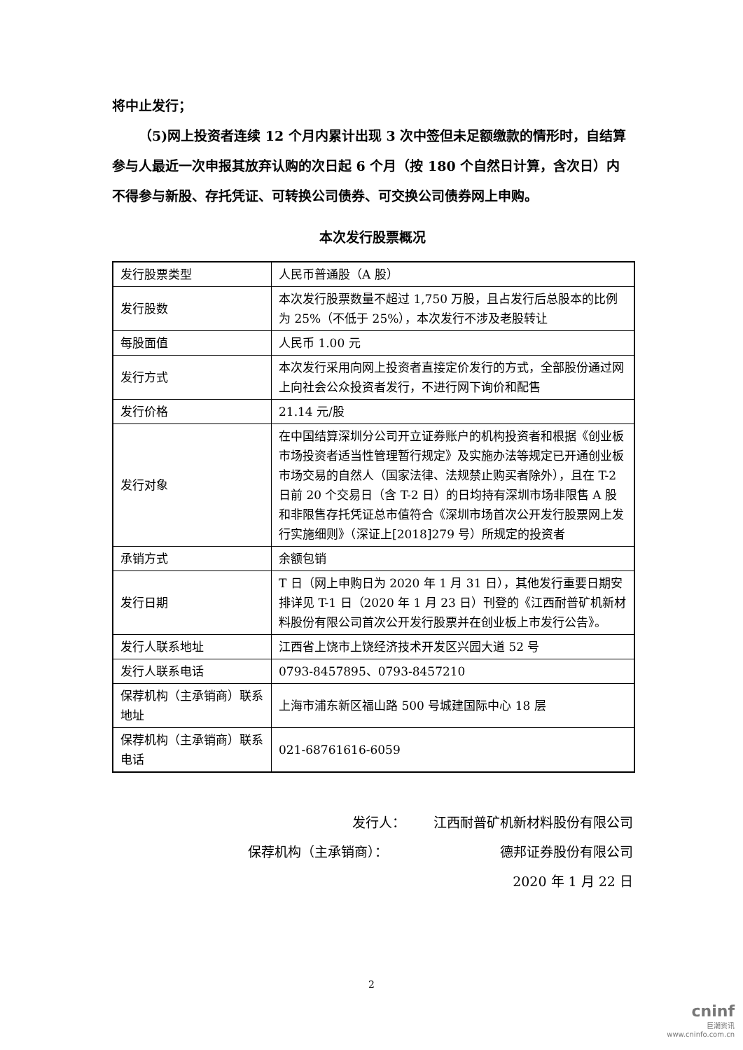将中止发行；
（5)网上投资者连续 12 个月内累计出现 3 次中签但未足额缴款的情形时，自结算参与人最近一次申报其放弃认购的次日起 6 个月（按 180 个自然日计算，含次日）内不得参与新股、存托凭证、可转换公司债券、可交换公司债券网上申购。
本次发行股票概况
| 发行股票类型 | 人民币普通股（A 股） |
| 发行股数 | 本次发行股票数量不超过 1,750 万股，且占发行后总股本的比例为 25%（不低于 25%），本次发行不涉及老股转让 |
| 每股面值 | 人民币 1.00 元 |
| 发行方式 | 本次发行采用向网上投资者直接定价发行的方式，全部股份通过网上向社会公众投资者发行，不进行网下询价和配售 |
| 发行价格 | 21.14 元/股 |
| 发行对象 | 在中国结算深圳分公司开立证券账户的机构投资者和根据《创业板市场投资者适当性管理暂行规定》及实施办法等规定已开通创业板市场交易的自然人（国家法律、法规禁止购买者除外），且在 T-2 日前 20 个交易日（含 T-2 日）的日均持有深圳市场非限售 A 股和非限售存托凭证总市值符合《深圳市场首次公开发行股票网上发行实施细则》（深证上[2018]279 号）所规定的投资者 |
| 承销方式 | 余额包销 |
| 发行日期 | T 日（网上申购日为 2020 年 1 月 31 日），其他发行重要日期安排详见 T-1 日（2020 年 1 月 23 日）刊登的《江西耐普矿机新材料股份有限公司首次公开发行股票并在创业板上市发行公告》。 |
| 发行人联系地址 | 江西省上饶市上饶经济技术开发区兴园大道 52 号 |
| 发行人联系电话 | 0793-8457895、0793-8457210 |
| 保荐机构（主承销商）联系地址 | 上海市浦东新区福山路 500 号城建国际中心 18 层 |
| 保荐机构（主承销商）联系电话 | 021-68761616-6059 |
发行人： 江西耐普矿机新材料股份有限公司
保荐机构（主承销商）： 德邦证券股份有限公司
2020 年 1 月 22 日
2
cninf
巨潮资讯
www.cninfo.com.cn